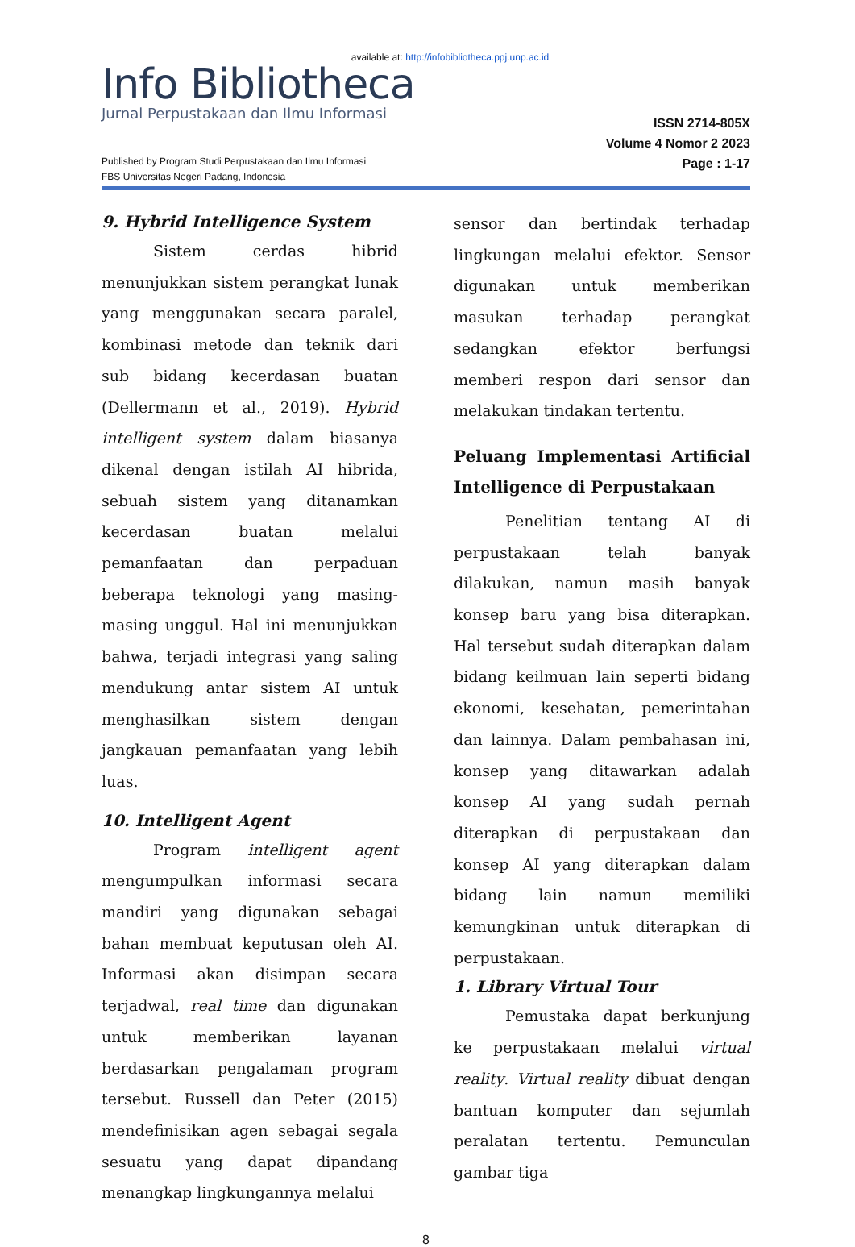available at: http://infobibliotheca.ppj.unp.ac.id
Info Bibliotheca
Jurnal Perpustakaan dan Ilmu Informasi
Published by Program Studi Perpustakaan dan Ilmu Informasi
FBS Universitas Negeri Padang, Indonesia
ISSN 2714-805X
Volume 4 Nomor 2 2023
Page : 1-17
9. Hybrid Intelligence System
Sistem cerdas hibrid menunjukkan sistem perangkat lunak yang menggunakan secara paralel, kombinasi metode dan teknik dari sub bidang kecerdasan buatan (Dellermann et al., 2019). Hybrid intelligent system dalam biasanya dikenal dengan istilah AI hibrida, sebuah sistem yang ditanamkan kecerdasan buatan melalui pemanfaatan dan perpaduan beberapa teknologi yang masing-masing unggul. Hal ini menunjukkan bahwa, terjadi integrasi yang saling mendukung antar sistem AI untuk menghasilkan sistem dengan jangkauan pemanfaatan yang lebih luas.
10. Intelligent Agent
Program intelligent agent mengumpulkan informasi secara mandiri yang digunakan sebagai bahan membuat keputusan oleh AI. Informasi akan disimpan secara terjadwal, real time dan digunakan untuk memberikan layanan berdasarkan pengalaman program tersebut. Russell dan Peter (2015) mendefinisikan agen sebagai segala sesuatu yang dapat dipandang menangkap lingkungannya melalui
sensor dan bertindak terhadap lingkungan melalui efektor. Sensor digunakan untuk memberikan masukan terhadap perangkat sedangkan efektor berfungsi memberi respon dari sensor dan melakukan tindakan tertentu.
Peluang Implementasi Artificial Intelligence di Perpustakaan
Penelitian tentang AI di perpustakaan telah banyak dilakukan, namun masih banyak konsep baru yang bisa diterapkan. Hal tersebut sudah diterapkan dalam bidang keilmuan lain seperti bidang ekonomi, kesehatan, pemerintahan dan lainnya. Dalam pembahasan ini, konsep yang ditawarkan adalah konsep AI yang sudah pernah diterapkan di perpustakaan dan konsep AI yang diterapkan dalam bidang lain namun memiliki kemungkinan untuk diterapkan di perpustakaan.
1. Library Virtual Tour
Pemustaka dapat berkunjung ke perpustakaan melalui virtual reality. Virtual reality dibuat dengan bantuan komputer dan sejumlah peralatan tertentu. Pemunculan gambar tiga
8